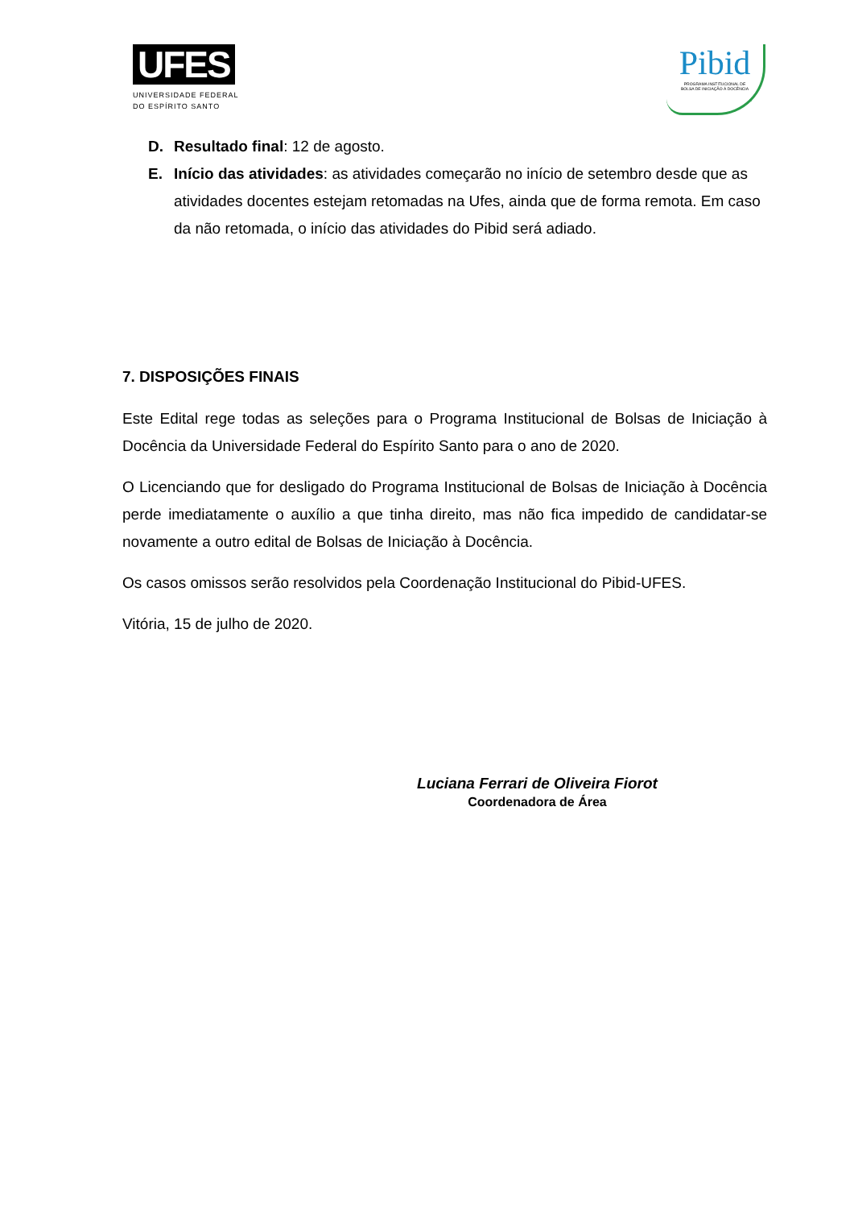UFES
UNIVERSIDADE FEDERAL
DO ESPÍRITO SANTO
Pibid
PROGRAMA INSTITUCIONAL DE
BOLSA DE INICIAÇÃO À DOCÊNCIA
D. Resultado final: 12 de agosto.
E. Início das atividades: as atividades começarão no início de setembro desde que as atividades docentes estejam retomadas na Ufes, ainda que de forma remota. Em caso da não retomada, o início das atividades do Pibid será adiado.
7. DISPOSIÇÕES FINAIS
Este Edital rege todas as seleções para o Programa Institucional de Bolsas de Iniciação à Docência da Universidade Federal do Espírito Santo para o ano de 2020.
O Licenciando que for desligado do Programa Institucional de Bolsas de Iniciação à Docência perde imediatamente o auxílio a que tinha direito, mas não fica impedido de candidatar-se novamente a outro edital de Bolsas de Iniciação à Docência.
Os casos omissos serão resolvidos pela Coordenação Institucional do Pibid-UFES.
Vitória, 15 de julho de 2020.
Luciana Ferrari de Oliveira Fiorot
Coordenadora de Área